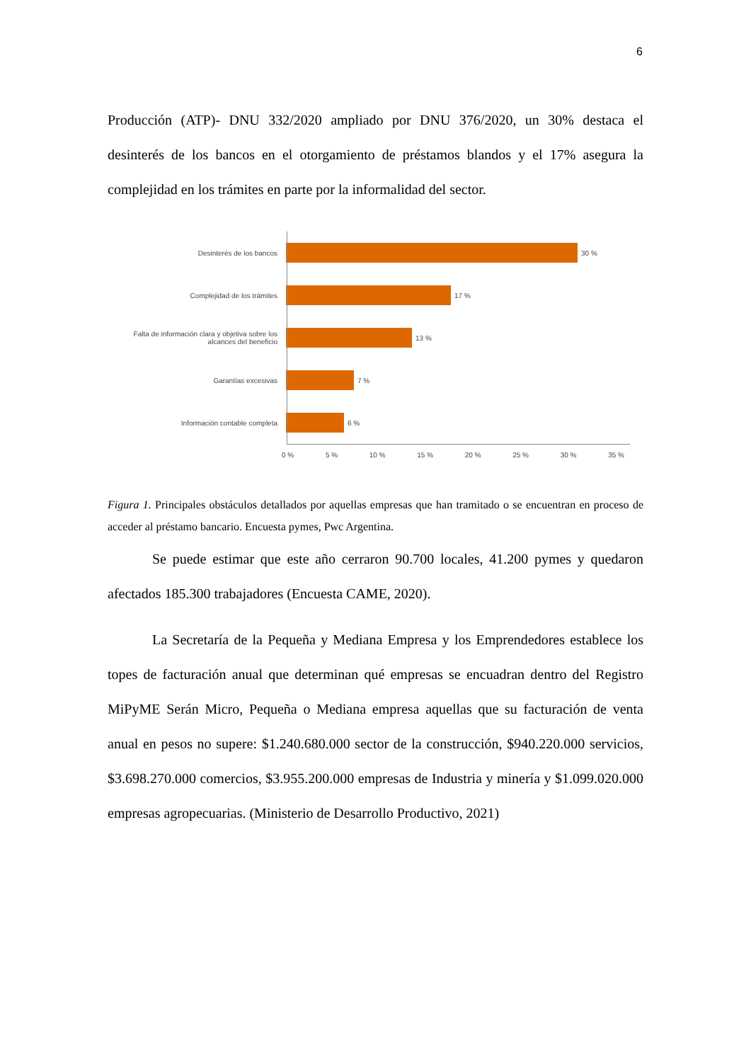6
Producción (ATP)- DNU 332/2020 ampliado por DNU 376/2020, un 30% destaca el desinterés de los bancos en el otorgamiento de préstamos blandos y el 17% asegura la complejidad en los trámites en parte por la informalidad del sector.
Desinterés de los bancos 30 %
Complejidad de los trámites 17 %
Falta de información clara y objetiva sobre los alcances del beneficio
13 %
Garantías excesivas 7 %
Información contable completa 6 %
0 % 5 % 10 % 15 % 20 % 25 % 30 % 35 %
Figura 1. Principales obstáculos detallados por aquellas empresas que han tramitado o se encuentran en proceso de acceder al préstamo bancario. Encuesta pymes, Pwc Argentina.
Se puede estimar que este año cerraron 90.700 locales, 41.200 pymes y quedaron afectados 185.300 trabajadores (Encuesta CAME, 2020).
La Secretaría de la Pequeña y Mediana Empresa y los Emprendedores establece los topes de facturación anual que determinan qué empresas se encuadran dentro del Registro MiPyME Serán Micro, Pequeña o Mediana empresa aquellas que su facturación de venta anual en pesos no supere: $1.240.680.000 sector de la construcción, $940.220.000 servicios, $3.698.270.000 comercios, $3.955.200.000 empresas de Industria y minería y $1.099.020.000 empresas agropecuarias. (Ministerio de Desarrollo Productivo, 2021)